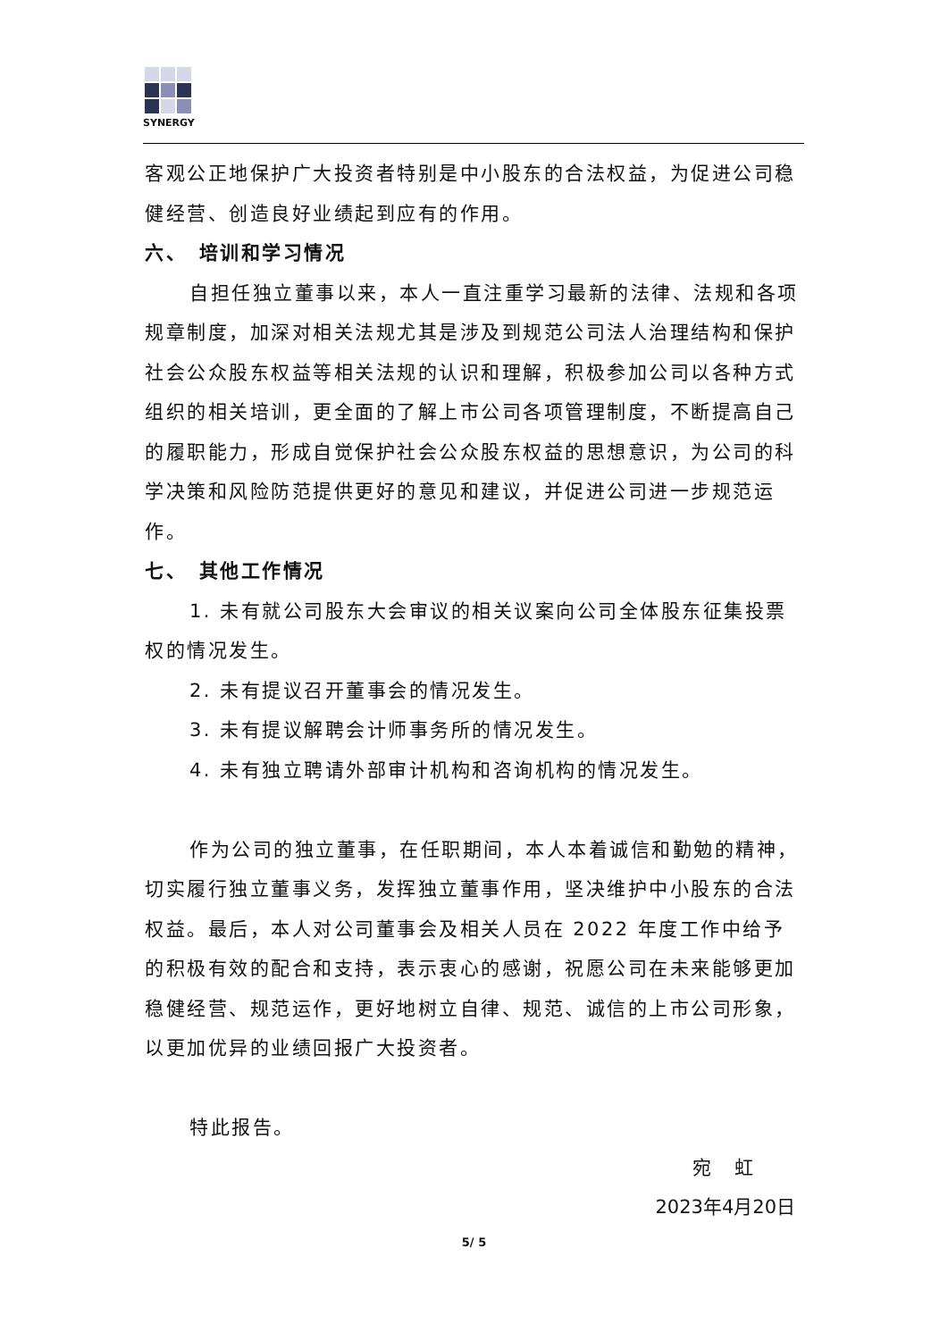SYNERGY
客观公正地保护广大投资者特别是中小股东的合法权益，为促进公司稳健经营、创造良好业绩起到应有的作用。
六、　培训和学习情况
自担任独立董事以来，本人一直注重学习最新的法律、法规和各项规章制度，加深对相关法规尤其是涉及到规范公司法人治理结构和保护社会公众股东权益等相关法规的认识和理解，积极参加公司以各种方式组织的相关培训，更全面的了解上市公司各项管理制度，不断提高自己的履职能力，形成自觉保护社会公众股东权益的思想意识，为公司的科学决策和风险防范提供更好的意见和建议，并促进公司进一步规范运作。
七、　其他工作情况
1. 未有就公司股东大会审议的相关议案向公司全体股东征集投票权的情况发生。
2. 未有提议召开董事会的情况发生。
3. 未有提议解聘会计师事务所的情况发生。
4. 未有独立聘请外部审计机构和咨询机构的情况发生。
作为公司的独立董事，在任职期间，本人本着诚信和勤勉的精神，切实履行独立董事义务，发挥独立董事作用，坚决维护中小股东的合法权益。最后，本人对公司董事会及相关人员在 2022 年度工作中给予的积极有效的配合和支持，表示衷心的感谢，祝愿公司在未来能够更加稳健经营、规范运作，更好地树立自律、规范、诚信的上市公司形象，以更加优异的业绩回报广大投资者。
特此报告。
宛　虹
2023年4月20日
5/ 5